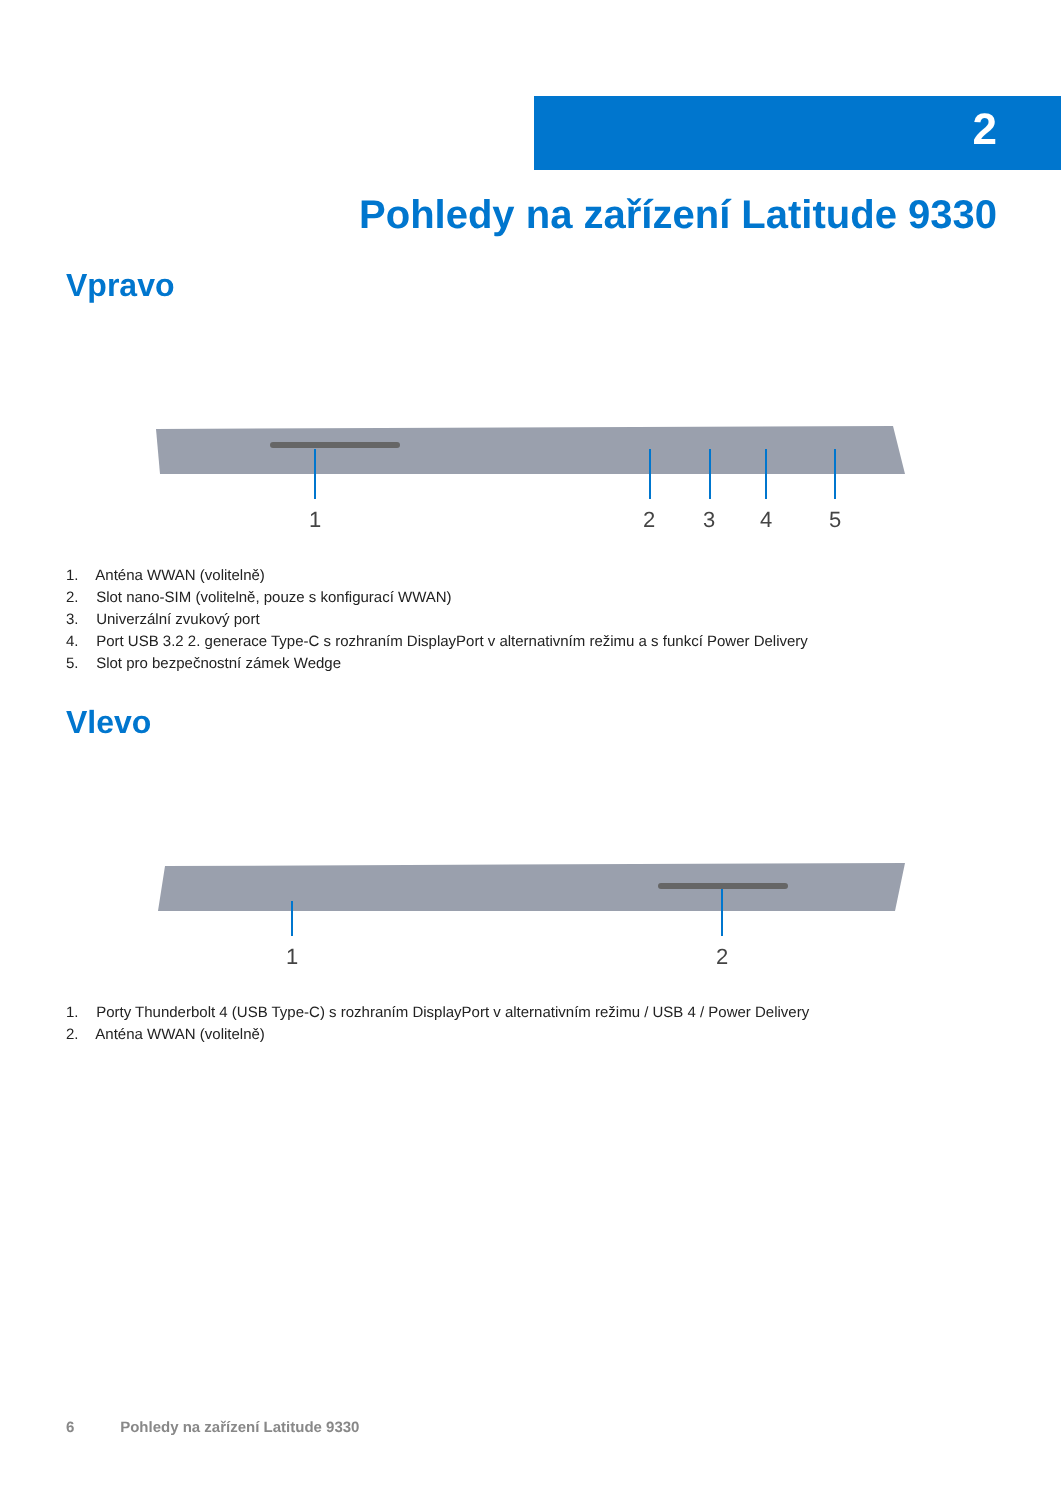2
Pohledy na zařízení Latitude 9330
Vpravo
1
2
3
4
5
1. Anténa WWAN (volitelně)
2. Slot nano-SIM (volitelně, pouze s konfigurací WWAN)
3. Univerzální zvukový port
4. Port USB 3.2 2. generace Type-C s rozhraním DisplayPort v alternativním režimu a s funkcí Power Delivery
5. Slot pro bezpečnostní zámek Wedge
Vlevo
1
2
1. Porty Thunderbolt 4 (USB Type-C) s rozhraním DisplayPort v alternativním režimu / USB 4 / Power Delivery
2. Anténa WWAN (volitelně)
6 Pohledy na zařízení Latitude 9330